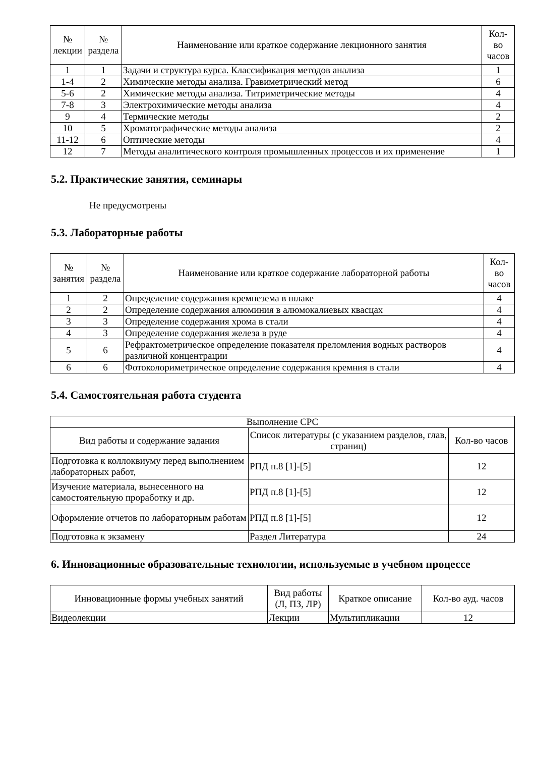| № лекции | № раздела | Наименование или краткое содержание лекционного занятия | Кол- во часов |
| --- | --- | --- | --- |
| 1 | 1 | Задачи и структура курса. Классификация методов анализа | 1 |
| 1-4 | 2 | Химические методы анализа. Гравиметрический метод | 6 |
| 5-6 | 2 | Химические методы анализа. Титриметрические методы | 4 |
| 7-8 | 3 | Электрохимические методы анализа | 4 |
| 9 | 4 | Термические методы | 2 |
| 10 | 5 | Хроматографические методы анализа | 2 |
| 11-12 | 6 | Оптические методы | 4 |
| 12 | 7 | Методы аналитического контроля промышленных процессов и их применение | 1 |
5.2. Практические занятия, семинары
Не предусмотрены
5.3. Лабораторные работы
| № занятия | № раздела | Наименование или краткое содержание лабораторной работы | Кол- во часов |
| --- | --- | --- | --- |
| 1 | 2 | Определение содержания кремнезема в шлаке | 4 |
| 2 | 2 | Определение содержания алюминия в алюмокалиевых квасцах | 4 |
| 3 | 3 | Определение содержания хрома в стали | 4 |
| 4 | 3 | Определение содержания железа в руде | 4 |
| 5 | 6 | Рефрактометрическое определение показателя преломления водных растворов различной концентрации | 4 |
| 6 | 6 | Фотоколориметрическое определение содержания кремния в стали | 4 |
5.4. Самостоятельная работа студента
| Выполнение СРС | | |
| --- | --- | --- |
| Вид работы и содержание задания | Список литературы (с указанием разделов, глав, страниц) | Кол-во часов |
| Подготовка к коллоквиуму перед выполнением лабораторных работ, | РПД п.8 [1]-[5] | 12 |
| Изучение материала, вынесенного на самостоятельную проработку и др. | РПД п.8 [1]-[5] | 12 |
| Оформление отчетов по лабораторным работам | РПД п.8 [1]-[5] | 12 |
| Подготовка к экзамену | Раздел Литература | 24 |
6. Инновационные образовательные технологии, используемые в учебном процессе
| Инновационные формы учебных занятий | Вид работы (Л, ПЗ, ЛР) | Краткое описание | Кол-во ауд. часов |
| --- | --- | --- | --- |
| Видеолекции | Лекции | Мультипликации | 12 |